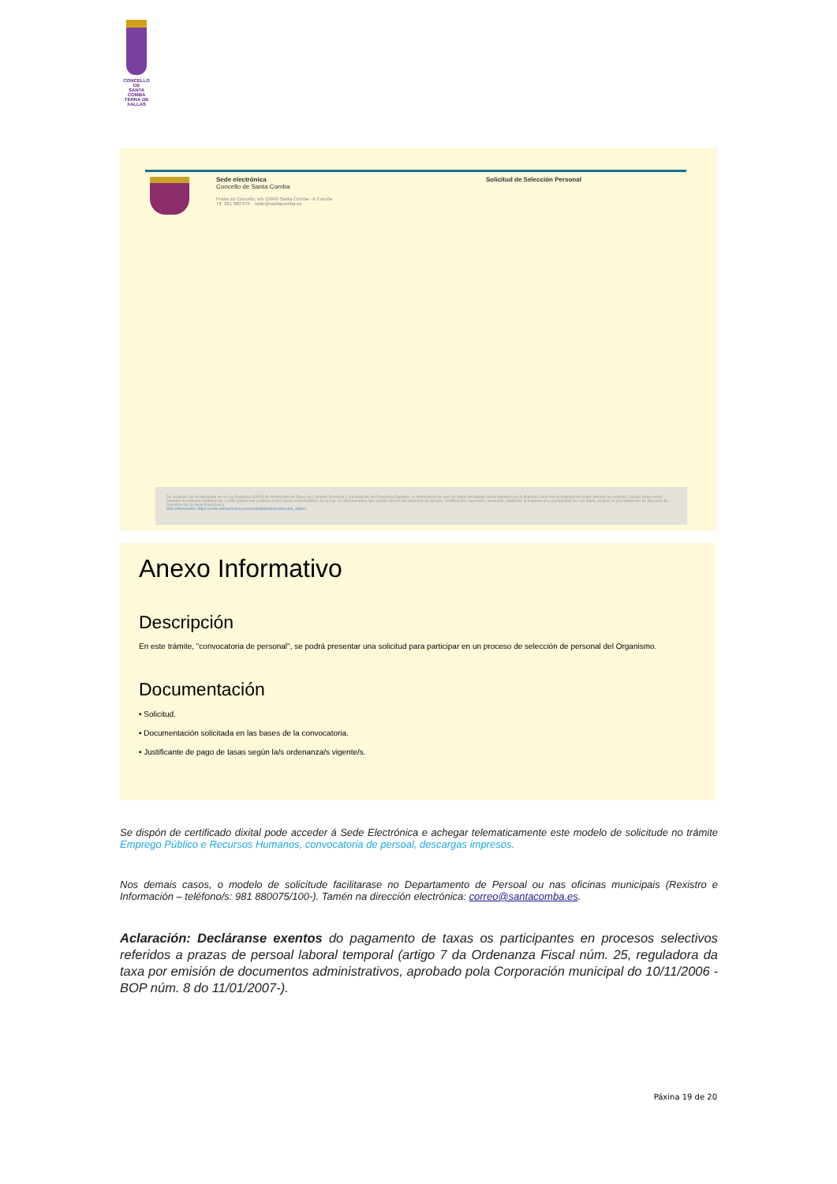CONCELLO DE
SANTA COMBA
TERRA DE XALLAS
Sede electrónica
Concello de Santa Comba
Praza do Concello, s/n 15840 Santa Comba - A Coruña
Tlf. 981 880 075 · sede@santacomba.es
Solicitud de Selección Personal
De acuerdo con lo dispuesto en la Ley Orgánica 3/2018 de Protección de Datos de Carácter Personal y Garantía de los Derechos Digitales, le informamos de que los datos facilitados serán tratados por la Entidad Local con la finalidad de poder atender su solicitud. Dichos datos serán tratados de manera confidencial, y sólo podrán ser cedidos en los casos contemplados en la Ley. Le comunicamos que puede ejercer los derechos de acceso, rectificación, supresión, oposición, limitación al tratamiento y portabilidad de sus datos, usando el procedimiento de Ejercicio de Derechos de la Sede Electrónica.
Más información: https://sede.santacomba.es/es/sobrelasede/proteccion_datos/
Anexo Informativo
Descripción
En este trámite, "convocatoria de personal", se podrá presentar una solicitud para participar en un proceso de selección de personal del Organismo.
Documentación
• Solicitud.
• Documentación solicitada en las bases de la convocatoria.
• Justificante de pago de tasas según la/s ordenanza/s vigente/s.
Se dispón de certificado dixital pode acceder á Sede Electrónica e achegar telematicamente este modelo de solicitude no trámite Emprego Público e Recursos Humanos, convocatoria de persoal, descargas impresos.
Nos demais casos, o modelo de solicitude facilitarase no Departamento de Persoal ou nas oficinas municipais (Rexistro e Información – teléfono/s: 981 880075/100-). Tamén na dirección electrónica: correo@santacomba.es.
Aclaración: Decláranse exentos do pagamento de taxas os participantes en procesos selectivos referidos a prazas de persoal laboral temporal (artigo 7 da Ordenanza Fiscal núm. 25, reguladora da taxa por emisión de documentos administrativos, aprobado pola Corporación municipal do 10/11/2006 -BOP núm. 8 do 11/01/2007-).
Páxina 19 de 20